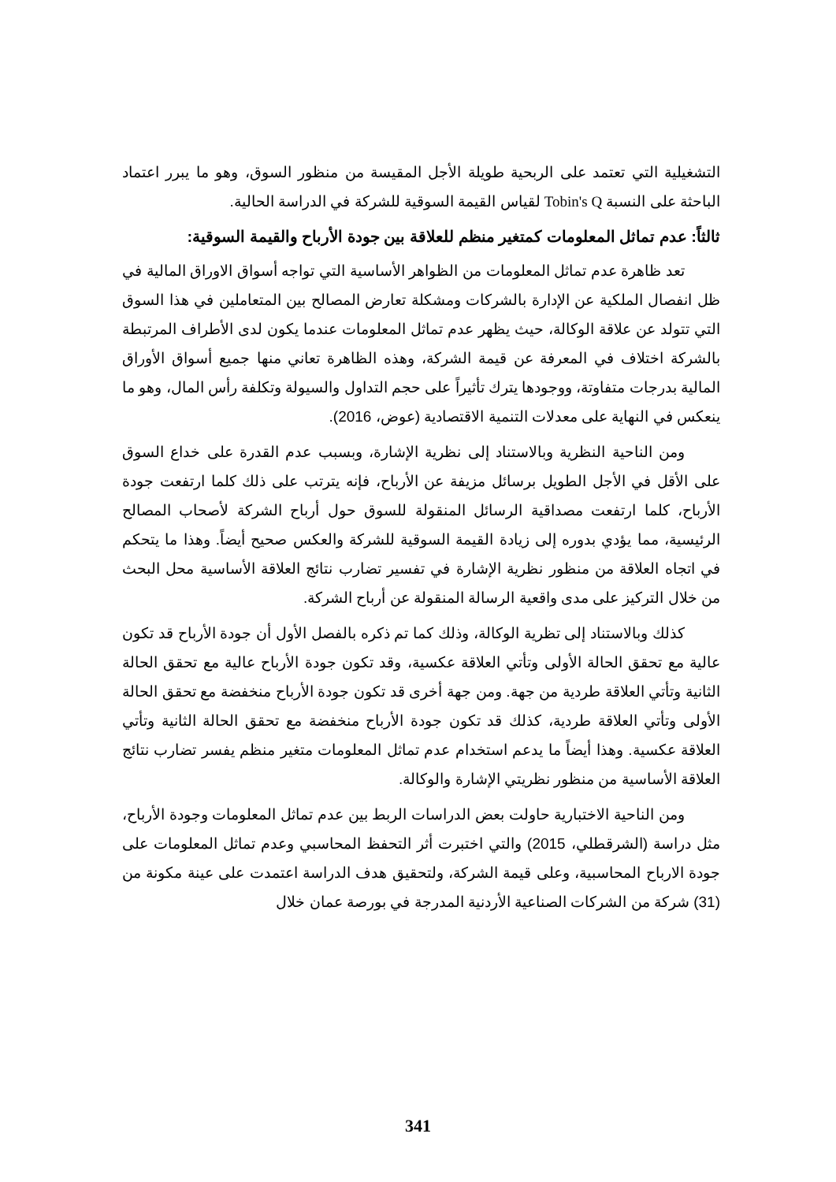التشغيلية التي تعتمد على الربحية طويلة الأجل المقيسة من منظور السوق، وهو ما يبرر اعتماد الباحثة على النسبة Tobin's Q لقياس القيمة السوقية للشركة في الدراسة الحالية.
ثالثاً: عدم تماثل المعلومات كمتغير منظم للعلاقة بين جودة الأرباح والقيمة السوقية:
تعد ظاهرة عدم تماثل المعلومات من الظواهر الأساسية التي تواجه أسواق الاوراق المالية في ظل انفصال الملكية عن الإدارة بالشركات ومشكلة تعارض المصالح بين المتعاملين في هذا السوق التي تتولد عن علاقة الوكالة، حيث يظهر عدم تماثل المعلومات عندما يكون لدى الأطراف المرتبطة بالشركة اختلاف في المعرفة عن قيمة الشركة، وهذه الظاهرة تعاني منها جميع أسواق الأوراق المالية بدرجات متفاوتة، ووجودها يترك تأثيراً على حجم التداول والسيولة وتكلفة رأس المال، وهو ما ينعكس في النهاية على معدلات التنمية الاقتصادية (عوض، 2016).
ومن الناحية النظرية وبالاستناد إلى نظرية الإشارة، وبسبب عدم القدرة على خداع السوق على الأقل في الأجل الطويل برسائل مزيفة عن الأرباح، فإنه يترتب على ذلك كلما ارتفعت جودة الأرباح، كلما ارتفعت مصداقية الرسائل المنقولة للسوق حول أرباح الشركة لأصحاب المصالح الرئيسية، مما يؤدي بدوره إلى زيادة القيمة السوقية للشركة والعكس صحيح أيضاً. وهذا ما يتحكم في اتجاه العلاقة من منظور نظرية الإشارة في تفسير تضارب نتائج العلاقة الأساسية محل البحث من خلال التركيز على مدى واقعية الرسالة المنقولة عن أرباح الشركة.
كذلك وبالاستناد إلى تظرية الوكالة، وذلك كما تم ذكره بالفصل الأول أن جودة الأرباح قد تكون عالية مع تحقق الحالة الأولى وتأتي العلاقة عكسية، وقد تكون جودة الأرباح عالية مع تحقق الحالة الثانية وتأتي العلاقة طردية من جهة. ومن جهة أخرى قد تكون جودة الأرباح منخفضة مع تحقق الحالة الأولى وتأتي العلاقة طردية، كذلك قد تكون جودة الأرباح منخفضة مع تحقق الحالة الثانية وتأتي العلاقة عكسية. وهذا أيضاً ما يدعم استخدام عدم تماثل المعلومات متغير منظم يفسر تضارب نتائج العلاقة الأساسية من منظور نظريتي الإشارة والوكالة.
ومن الناحية الاختبارية حاولت بعض الدراسات الربط بين عدم تماثل المعلومات وجودة الأرباح، مثل دراسة (الشرقطلي، 2015) والتي اختبرت أثر التحفظ المحاسبي وعدم تماثل المعلومات على جودة الارباح المحاسبية، وعلى قيمة الشركة، ولتحقيق هدف الدراسة اعتمدت على عينة مكونة من (31) شركة من الشركات الصناعية الأردنية المدرجة في بورصة عمان خلال
341